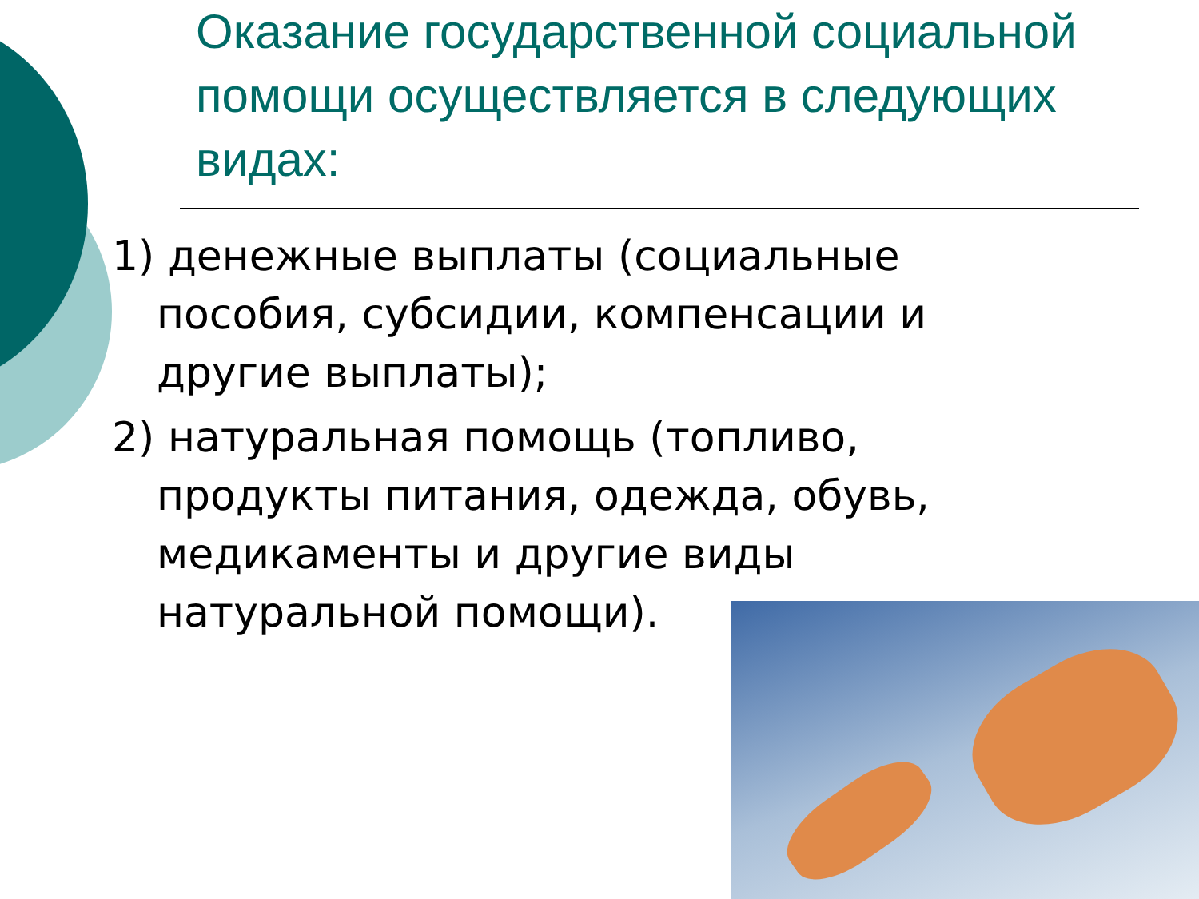Оказание государственной социальной помощи осуществляется в следующих видах:
1) денежные выплаты (социальные пособия, субсидии, компенсации и другие выплаты);
2) натуральная помощь (топливо, продукты питания, одежда, обувь, медикаменты и другие виды натуральной помощи).